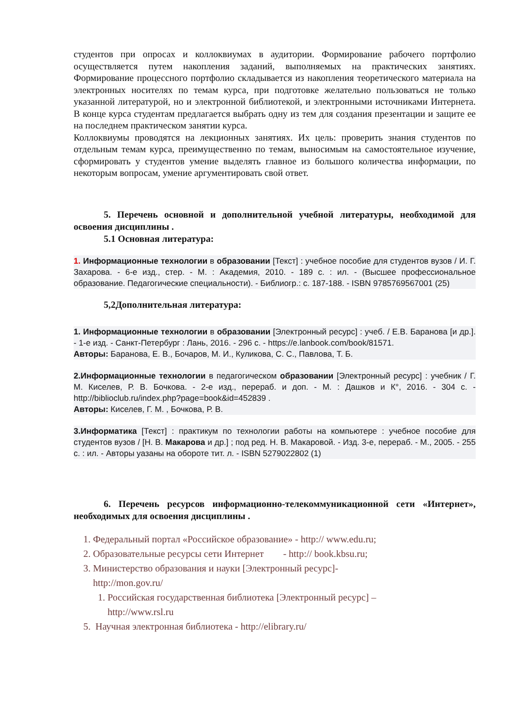студентов при опросах и коллоквиумах в аудитории. Формирование рабочего портфолио осуществляется путем накопления заданий, выполняемых на практических занятиях. Формирование процессного портфолио складывается из накопления теоретического материала на электронных носителях по темам курса, при подготовке желательно пользоваться не только указанной литературой, но и электронной библиотекой, и электронными источниками Интернета. В конце курса студентам предлагается выбрать одну из тем для создания презентации и защите ее на последнем практическом занятии курса.
Коллоквиумы проводятся на лекционных занятиях. Их цель: проверить знания студентов по отдельным темам курса, преимущественно по темам, выносимым на самостоятельное изучение, сформировать у студентов умение выделять главное из большого количества информации, по некоторым вопросам, умение аргументировать свой ответ.
5. Перечень основной и дополнительной учебной литературы, необходимой для освоения дисциплины .
5.1 Основная литература:
1. Информационные технологии в образовании [Текст] : учебное пособие для студентов вузов / И. Г. Захарова. - 6-е изд., стер. - М. : Академия, 2010. - 189 с. : ил. - (Высшее профессиональное образование. Педагогические специальности). - Библиогр.: с. 187-188. - ISBN 9785769567001 (25)
5,2Дополнительная литература:
1. Информационные технологии в образовании [Электронный ресурс] : учеб. / Е.В. Баранова [и др.]. - 1-е изд. - Санкт-Петербург : Лань, 2016. - 296 с. - https://e.lanbook.com/book/81571.
Авторы: Баранова, Е. В., Бочаров, М. И., Куликова, С. С., Павлова, Т. Б.
2.Информационные технологии в педагогическом образовании [Электронный ресурс] : учебник / Г. М. Киселев, Р. В. Бочкова. - 2-е изд., перераб. и доп. - М. : Дашков и К°, 2016. - 304 с. - http://biblioclub.ru/index.php?page=book&id=452839 .
Авторы: Киселев, Г. М. , Бочкова, Р. В.
3.Информатика [Текст] : практикум по технологии работы на компьютере : учебное пособие для студентов вузов / [Н. В. Макарова и др.] ; под ред. Н. В. Макаровой. - Изд. 3-е, перераб. - М., 2005. - 255 с. : ил. - Авторы уазаны на обороте тит. л. - ISBN 5279022802 (1)
6. Перечень ресурсов информационно-телекоммуникационной сети «Интернет», необходимых для освоения дисциплины .
1. Федеральный портал «Российское образование» - http:// www.edu.ru;
2. Образовательные ресурсы сети Интернет - http:// book.kbsu.ru;
3. Министерство образования и науки [Электронный ресурс]-
http://mon.gov.ru/
1. Российская государственная библиотека [Электронный ресурс] –
http://www.rsl.ru
5. Научная электронная библиотека - http://elibrary.ru/